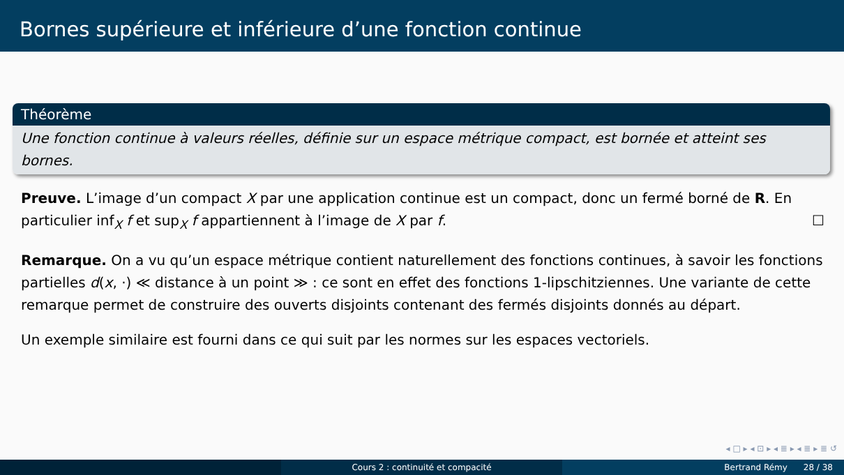Bornes supérieure et inférieure d’une fonction continue
Théorème
Une fonction continue à valeurs réelles, définie sur un espace métrique compact, est bornée et atteint ses bornes.
Preuve. L’image d’un compact X par une application continue est un compact, donc un fermé borné de R. En particulier inf<sub>X</sub> f et sup<sub>X</sub> f appartiennent à l’image de X par f. ☐
Remarque. On a vu qu’un espace métrique contient naturellement des fonctions continues, à savoir les fonctions partielles d(x, ·) ≪ distance à un point ≫ : ce sont en effet des fonctions 1-lipschitziennes. Une variante de cette remarque permet de construire des ouverts disjoints contenant des fermés disjoints donnés au départ.
Un exemple similaire est fourni dans ce qui suit par les normes sur les espaces vectoriels.
◂ □ ▸ ◂ ⊡ ▸ ◂ ≣ ▸ ◂ ≣ ▸ ≣ ↺
Cours 2 : continuité et compacité Bertrand Rémy 28 / 38